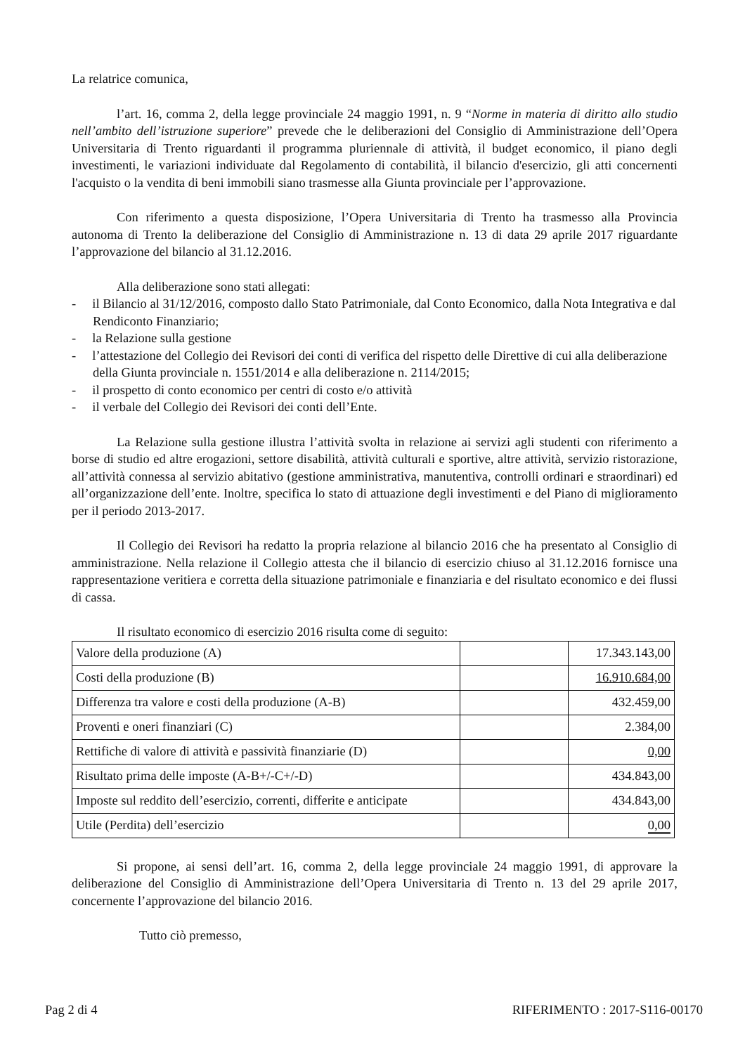La relatrice comunica,
l’art. 16, comma 2, della legge provinciale 24 maggio 1991, n. 9 “Norme in materia di diritto allo studio nell’ambito dell’istruzione superiore” prevede che le deliberazioni del Consiglio di Amministrazione dell’Opera Universitaria di Trento riguardanti il programma pluriennale di attività, il budget economico, il piano degli investimenti, le variazioni individuate dal Regolamento di contabilità, il bilancio d'esercizio, gli atti concernenti l'acquisto o la vendita di beni immobili siano trasmesse alla Giunta provinciale per l’approvazione.
Con riferimento a questa disposizione, l’Opera Universitaria di Trento ha trasmesso alla Provincia autonoma di Trento la deliberazione del Consiglio di Amministrazione n. 13 di data 29 aprile 2017 riguardante l’approvazione del bilancio al 31.12.2016.
Alla deliberazione sono stati allegati:
- il Bilancio al 31/12/2016, composto dallo Stato Patrimoniale, dal Conto Economico, dalla Nota Integrativa e dal Rendiconto Finanziario;
- la Relazione sulla gestione
- l’attestazione del Collegio dei Revisori dei conti di verifica del rispetto delle Direttive di cui alla deliberazione della Giunta provinciale n. 1551/2014 e alla deliberazione n. 2114/2015;
- il prospetto di conto economico per centri di costo e/o attività
- il verbale del Collegio dei Revisori dei conti dell’Ente.
La Relazione sulla gestione illustra l’attività svolta in relazione ai servizi agli studenti con riferimento a borse di studio ed altre erogazioni, settore disabilità, attività culturali e sportive, altre attività, servizio ristorazione, all’attività connessa al servizio abitativo (gestione amministrativa, manutentiva, controlli ordinari e straordinari) ed all’organizzazione dell’ente. Inoltre, specifica lo stato di attuazione degli investimenti e del Piano di miglioramento per il periodo 2013-2017.
Il Collegio dei Revisori ha redatto la propria relazione al bilancio 2016 che ha presentato al Consiglio di amministrazione. Nella relazione il Collegio attesta che il bilancio di esercizio chiuso al 31.12.2016 fornisce una rappresentazione veritiera e corretta della situazione patrimoniale e finanziaria e del risultato economico e dei flussi di cassa.
Il risultato economico di esercizio 2016 risulta come di seguito:
| Valore della produzione (A) | | 17.343.143,00 |
| Costi della produzione (B) | | 16.910.684,00 |
| Differenza tra valore e costi della produzione (A-B) | | 432.459,00 |
| Proventi e oneri finanziari (C) | | 2.384,00 |
| Rettifiche di valore di attività e passività finanziarie (D) | | 0,00 |
| Risultato prima delle imposte (A-B+/-C+/-D) | | 434.843,00 |
| Imposte sul reddito dell’esercizio, correnti, differite e anticipate | | 434.843,00 |
| Utile (Perdita) dell’esercizio | | 0,00 |
Si propone, ai sensi dell’art. 16, comma 2, della legge provinciale 24 maggio 1991, di approvare la deliberazione del Consiglio di Amministrazione dell’Opera Universitaria di Trento n. 13 del 29 aprile 2017, concernente l’approvazione del bilancio 2016.
Tutto ciò premesso,
Pag 2 di 4 RIFERIMENTO : 2017-S116-00170